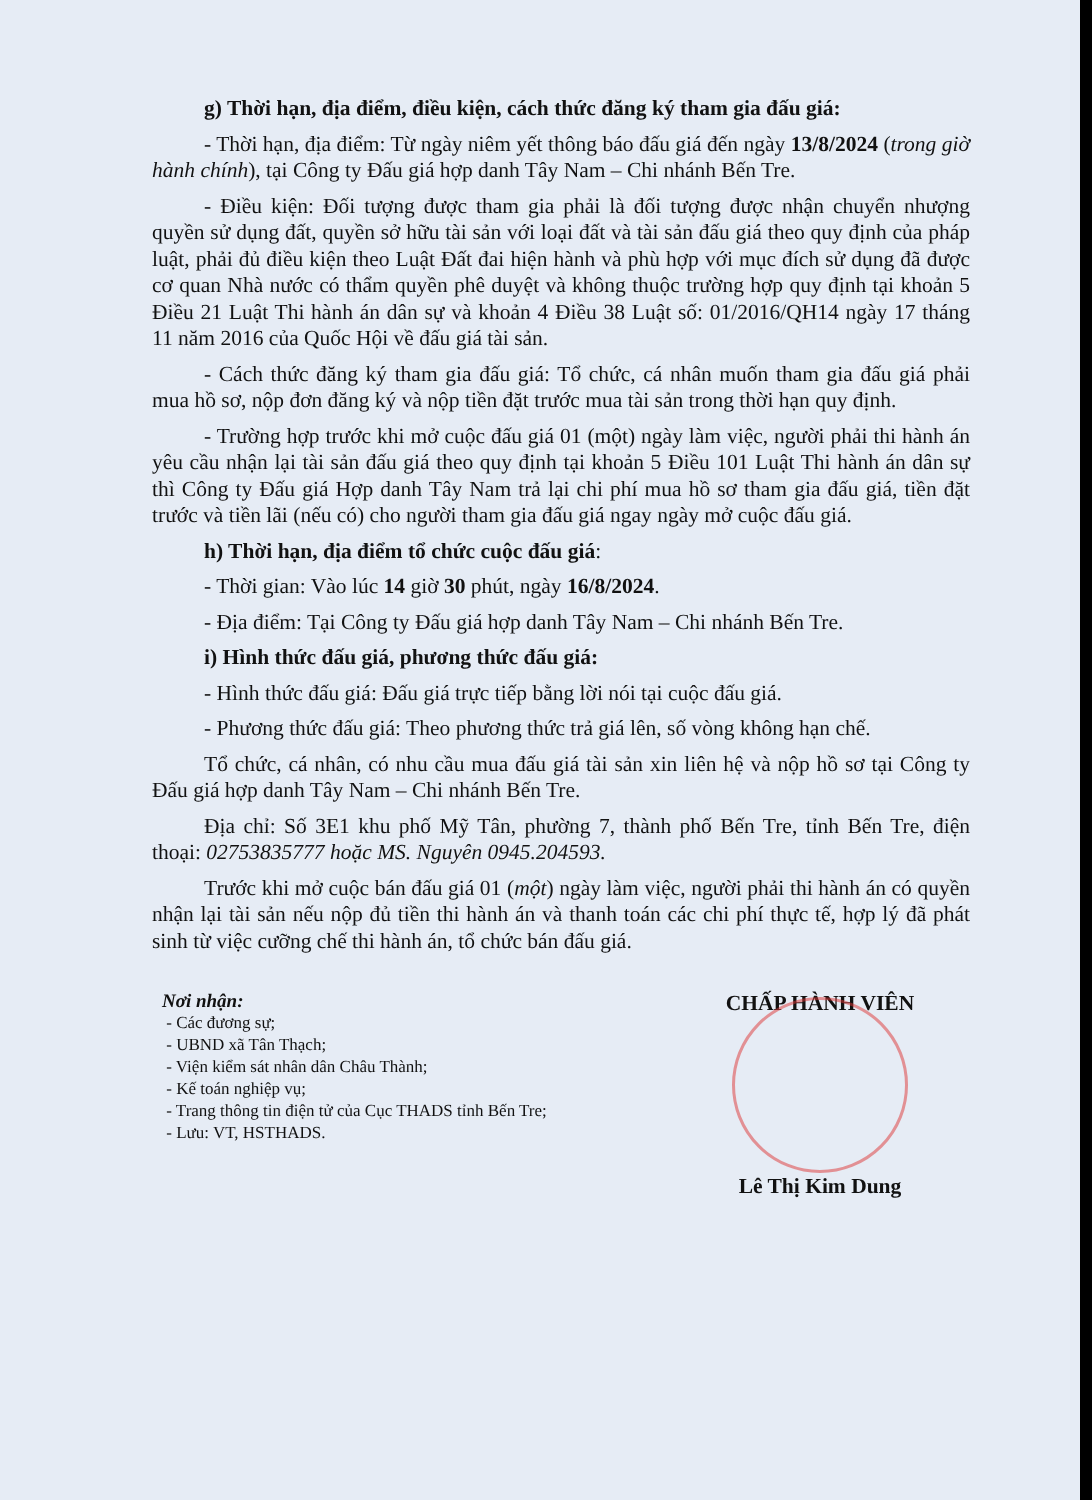g) Thời hạn, địa điểm, điều kiện, cách thức đăng ký tham gia đấu giá:
- Thời hạn, địa điểm: Từ ngày niêm yết thông báo đấu giá đến ngày 13/8/2024 (trong giờ hành chính), tại Công ty Đấu giá hợp danh Tây Nam – Chi nhánh Bến Tre.
- Điều kiện: Đối tượng được tham gia phải là đối tượng được nhận chuyển nhượng quyền sử dụng đất, quyền sở hữu tài sản với loại đất và tài sản đấu giá theo quy định của pháp luật, phải đủ điều kiện theo Luật Đất đai hiện hành và phù hợp với mục đích sử dụng đã được cơ quan Nhà nước có thẩm quyền phê duyệt và không thuộc trường hợp quy định tại khoản 5 Điều 21 Luật Thi hành án dân sự và khoản 4 Điều 38 Luật số: 01/2016/QH14 ngày 17 tháng 11 năm 2016 của Quốc Hội về đấu giá tài sản.
- Cách thức đăng ký tham gia đấu giá: Tổ chức, cá nhân muốn tham gia đấu giá phải mua hồ sơ, nộp đơn đăng ký và nộp tiền đặt trước mua tài sản trong thời hạn quy định.
- Trường hợp trước khi mở cuộc đấu giá 01 (một) ngày làm việc, người phải thi hành án yêu cầu nhận lại tài sản đấu giá theo quy định tại khoản 5 Điều 101 Luật Thi hành án dân sự thì Công ty Đấu giá Hợp danh Tây Nam trả lại chi phí mua hồ sơ tham gia đấu giá, tiền đặt trước và tiền lãi (nếu có) cho người tham gia đấu giá ngay ngày mở cuộc đấu giá.
h) Thời hạn, địa điểm tổ chức cuộc đấu giá:
- Thời gian: Vào lúc 14 giờ 30 phút, ngày 16/8/2024.
- Địa điểm: Tại Công ty Đấu giá hợp danh Tây Nam – Chi nhánh Bến Tre.
i) Hình thức đấu giá, phương thức đấu giá:
- Hình thức đấu giá: Đấu giá trực tiếp bằng lời nói tại cuộc đấu giá.
- Phương thức đấu giá: Theo phương thức trả giá lên, số vòng không hạn chế.
Tổ chức, cá nhân, có nhu cầu mua đấu giá tài sản xin liên hệ và nộp hồ sơ tại Công ty Đấu giá hợp danh Tây Nam – Chi nhánh Bến Tre.
Địa chỉ: Số 3E1 khu phố Mỹ Tân, phường 7, thành phố Bến Tre, tỉnh Bến Tre, điện thoại: 02753835777 hoặc MS. Nguyên 0945.204593.
Trước khi mở cuộc bán đấu giá 01 (một) ngày làm việc, người phải thi hành án có quyền nhận lại tài sản nếu nộp đủ tiền thi hành án và thanh toán các chi phí thực tế, hợp lý đã phát sinh từ việc cưỡng chế thi hành án, tổ chức bán đấu giá.
Nơi nhận:
- Các đương sự;
- UBND xã Tân Thạch;
- Viện kiểm sát nhân dân Châu Thành;
- Kế toán nghiệp vụ;
- Trang thông tin điện tử của Cục THADS tỉnh Bến Tre;
- Lưu: VT, HSTHADS.
CHẤP HÀNH VIÊN
Lê Thị Kim Dung